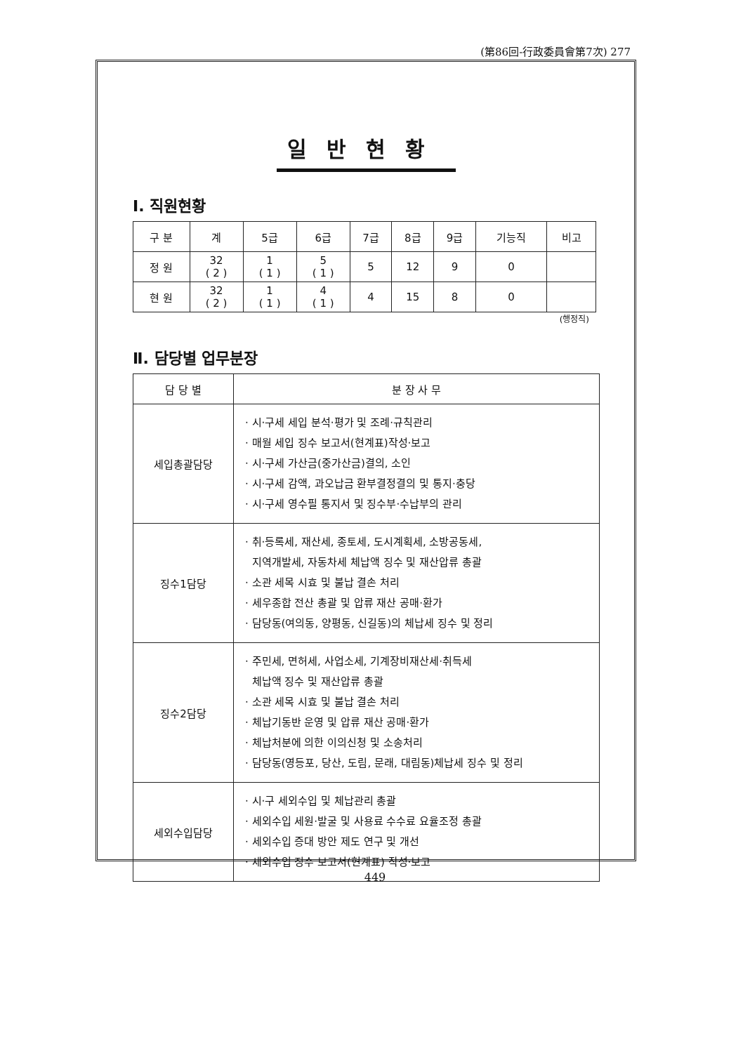(第86回-行政委員會第7次) 277
일반현황
Ⅰ. 직원현황
| 구 분 | 계 | 5급 | 6급 | 7급 | 8급 | 9급 | 기능직 | 비고 |
| --- | --- | --- | --- | --- | --- | --- | --- | --- |
| 정 원 | 32 ( 2 ) | 1 ( 1 ) | 5 ( 1 ) | 5 | 12 | 9 | 0 | |
| 현 원 | 32 ( 2 ) | 1 ( 1 ) | 4 ( 1 ) | 4 | 15 | 8 | 0 | |
(행정직)
Ⅱ. 담당별 업무분장
| 담 당 별 | 분 장 사 무 |
| --- | --- |
| 세입총괄담당 | · 시·구세 세입 분석·평가 및 조례·규칙관리 · 매월 세입 징수 보고서(현계표)작성·보고 · 시·구세 가산금(중가산금)결의, 소인 · 시·구세 감액, 과오납금 환부결정결의 및 통지·충당 · 시·구세 영수필 통지서 및 징수부·수납부의 관리 |
| 징수1담당 | · 취·등록세, 재산세, 종토세, 도시계획세, 소방공동세, 지역개발세, 자동차세 체납액 징수 및 재산압류 총괄 · 소관 세목 시효 및 불납 결손 처리 · 세우종합 전산 총괄 및 압류 재산 공매·환가 · 담당동(여의동, 양평동, 신길동)의 체납세 징수 및 정리 |
| 징수2담당 | · 주민세, 면허세, 사업소세, 기계장비재산세·취득세 체납액 징수 및 재산압류 총괄 · 소관 세목 시효 및 불납 결손 처리 · 체납기동반 운영 및 압류 재산 공매·환가 · 체납처분에 의한 이의신청 및 소송처리 · 담당동(영등포, 당산, 도림, 문래, 대림동)체납세 징수 및 정리 |
| 세외수입담당 | · 시·구 세외수입 및 체납관리 총괄 · 세외수입 세원·발굴 및 사용료 수수료 요율조정 총괄 · 세외수입 증대 방안 제도 연구 및 개선 · 세외수입 징수 보고서(현계표) 작성·보고 |
449